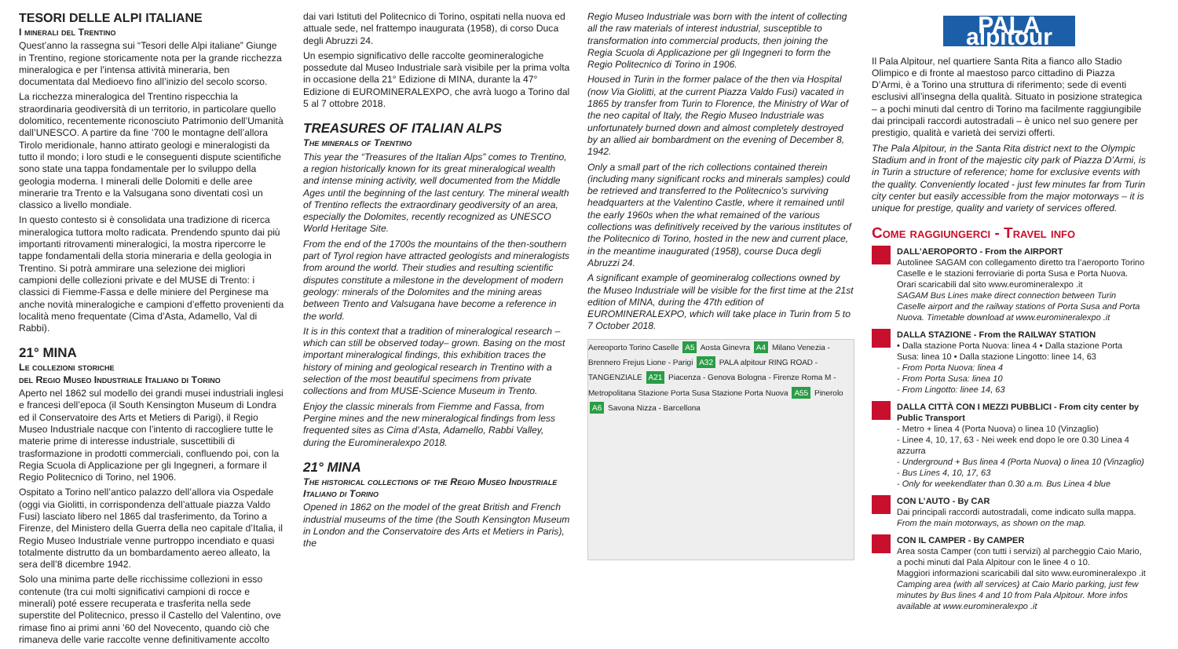TESORI DELLE ALPI ITALIANE
I minerali del Trentino
Quest’anno la rassegna sui “Tesori delle Alpi italiane” Giunge in Trentino, regione storicamente nota per la grande ricchezza mineralogica e per l’intensa attività mineraria, ben documentata dal Medioevo fino all’inizio del secolo scorso.
La ricchezza mineralogica del Trentino rispecchia la straordinaria geodiversità di un territorio, in particolare quello dolomitico, recentemente riconosciuto Patrimonio dell’Umanità dall’UNESCO. A partire da fine ’700 le montagne dell’allora Tirolo meridionale, hanno attirato geologi e mineralogisti da tutto il mondo; i loro studi e le conseguenti dispute scientifiche sono state una tappa fondamentale per lo sviluppo della geologia moderna. I minerali delle Dolomiti e delle aree minerarie tra Trento e la Valsugana sono diventati così un classico a livello mondiale.
In questo contesto si è consolidata una tradizione di ricerca mineralogica tuttora molto radicata. Prendendo spunto dai più importanti ritrovamenti mineralogici, la mostra ripercorre le tappe fondamentali della storia mineraria e della geologia in Trentino. Si potrà ammirare una selezione dei migliori campioni delle collezioni private e del MUSE di Trento: i classici di Fiemme-Fassa e delle miniere del Perginese ma anche novità mineralogiche e campioni d’effetto provenienti da località meno frequentate (Cima d’Asta, Adamello, Val di Rabbi).
21° MINA
Le collezioni storiche
del Regio Museo Industriale Italiano di Torino
Aperto nel 1862 sul modello dei grandi musei industriali inglesi e francesi dell’epoca (il South Kensington Museum di Londra ed il Conservatoire des Arts et Metiers di Parigi), il Regio Museo Industriale nacque con l’intento di raccogliere tutte le materie prime di interesse industriale, suscettibili di trasformazione in prodotti commerciali, confluendo poi, con la Regia Scuola di Applicazione per gli Ingegneri, a formare il Regio Politecnico di Torino, nel 1906.
Ospitato a Torino nell’antico palazzo dell’allora via Ospedale (oggi via Giolitti, in corrispondenza dell’attuale piazza Valdo Fusi) lasciato libero nel 1865 dal trasferimento, da Torino a Firenze, del Ministero della Guerra della neo capitale d’Italia, il Regio Museo Industriale venne purtroppo incendiato e quasi totalmente distrutto da un bombardamento aereo alleato, la sera dell’8 dicembre 1942.
Solo una minima parte delle ricchissime collezioni in esso contenute (tra cui molti significativi campioni di rocce e minerali) poté essere recuperata e trasferita nella sede superstite del Politecnico, presso il Castello del Valentino, ove rimase fino ai primi anni ’60 del Novecento, quando ciò che rimaneva delle varie raccolte venne definitivamente accolto
dai vari Istituti del Politecnico di Torino, ospitati nella nuova ed attuale sede, nel frattempo inaugurata (1958), di corso Duca degli Abruzzi 24.
Un esempio significativo delle raccolte geomineralogiche possedute dal Museo Industriale sarà visibile per la prima volta in occasione della 21° Edizione di MINA, durante la 47° Edizione di EUROMINERALEXPO, che avrà luogo a Torino dal 5 al 7 ottobre 2018.
TREASURES OF ITALIAN ALPS
The minerals of Trentino
This year the “Treasures of the Italian Alps” comes to Trentino, a region historically known for its great mineralogical wealth and intense mining activity, well documented from the Middle Ages until the beginning of the last century. The mineral wealth of Trentino reflects the extraordinary geodiversity of an area, especially the Dolomites, recently recognized as UNESCO World Heritage Site.
From the end of the 1700s the mountains of the then-southern part of Tyrol region have attracted geologists and mineralogists from around the world. Their studies and resulting scientific disputes constitute a milestone in the development of modern geology: minerals of the Dolomites and the mining areas between Trento and Valsugana have become a reference in the world.
It is in this context that a tradition of mineralogical research –which can still be observed today– grown. Basing on the most important mineralogical findings, this exhibition traces the history of mining and geological research in Trentino with a selection of the most beautiful specimens from private collections and from MUSE-Science Museum in Trento.
Enjoy the classic minerals from Fiemme and Fassa, from Pergine mines and the new mineralogical findings from less frequented sites as Cima d’Asta, Adamello, Rabbi Valley, during the Euromineralexpo 2018.
21° MINA
The historical collections of the Regio Museo Industriale Italiano di Torino
Opened in 1862 on the model of the great British and French industrial museums of the time (the South Kensington Museum in London and the Conservatoire des Arts et Metiers in Paris), the
Regio Museo Industriale was born with the intent of collecting all the raw materials of interest industrial, susceptible to transformation into commercial products, then joining the Regia Scuola di Applicazione per gli Ingegneri to form the Regio Politecnico di Torino in 1906.
Housed in Turin in the former palace of the then via Hospital (now Via Giolitti, at the current Piazza Valdo Fusi) vacated in 1865 by transfer from Turin to Florence, the Ministry of War of the neo capital of Italy, the Regio Museo Industriale was unfortunately burned down and almost completely destroyed by an allied air bombardment on the evening of December 8, 1942.
Only a small part of the rich collections contained therein (including many significant rocks and minerals samples) could be retrieved and transferred to the Politecnico’s surviving headquarters at the Valentino Castle, where it remained until the early 1960s when the what remained of the various collections was definitively received by the various institutes of the Politecnico di Torino, hosted in the new and current place, in the meantime inaugurated (1958), course Duca degli Abruzzi 24.
A significant example of geomineralog collections owned by the Museo Industriale will be visible for the first time at the 21st edition of MINA, during the 47th edition of EUROMINERALEXPO, which will take place in Turin from 5 to 7 October 2018.
Aereoporto Torino Caselle A5 Aosta Ginevra A4 Milano Venezia - Brennero Frejus Lione - Parigi A32 PALA alpitour RING ROAD - TANGENZIALE A21 Piacenza - Genova Bologna - Firenze Roma M - Metropolitana Stazione Porta Susa Stazione Porta Nuova A55 Pinerolo A6 Savona Nizza - Barcellona
PALA alpitour
Il Pala Alpitour, nel quartiere Santa Rita a fianco allo Stadio Olimpico e di fronte al maestoso parco cittadino di Piazza D’Armi, è a Torino una struttura di riferimento; sede di eventi esclusivi all’insegna della qualità. Situato in posizione strategica – a pochi minuti dal centro di Torino ma facilmente raggiungibile dai principali raccordi autostradali – è unico nel suo genere per prestigio, qualità e varietà dei servizi offerti.
The Pala Alpitour, in the Santa Rita district next to the Olympic Stadium and in front of the majestic city park of Piazza D’Armi, is in Turin a structure of reference; home for exclusive events with the quality. Conveniently located - just few minutes far from Turin city center but easily accessible from the major motorways – it is unique for prestige, quality and variety of services offered.
Come raggiungerci - Travel info
DALL’AEROPORTO - From the AIRPORT
Autolinee SAGAM con collegamento diretto tra l’aeroporto Torino Caselle e le stazioni ferroviarie di porta Susa e Porta Nuova. Orari scaricabili dal sito www.euromineralexpo .it
SAGAM Bus Lines make direct connection between Turin Caselle airport and the railway stations of Porta Susa and Porta Nuova. Timetable download at www.euromineralexpo .it
DALLA STAZIONE - From the RAILWAY STATION
• Dalla stazione Porta Nuova: linea 4 • Dalla stazione Porta Susa: linea 10 • Dalla stazione Lingotto: linee 14, 63
- From Porta Nuova: linea 4
- From Porta Susa: linea 10
- From Lingotto: linee 14, 63
DALLA CITTÀ CON I MEZZI PUBBLICI - From city center by Public Transport
- Metro + linea 4 (Porta Nuova) o linea 10 (Vinzaglio)
- Linee 4, 10, 17, 63 - Nei week end dopo le ore 0.30 Linea 4 azzurra
- Underground + Bus linea 4 (Porta Nuova) o linea 10 (Vinzaglio)
- Bus Lines 4, 10, 17, 63
- Only for weekendlater than 0.30 a.m. Bus Linea 4 blue
CON L’AUTO - By CAR
Dai principali raccordi autostradali, come indicato sulla mappa.
From the main motorways, as shown on the map.
CON IL CAMPER - By CAMPER
Area sosta Camper (con tutti i servizi) al parcheggio Caio Mario, a pochi minuti dal Pala Alpitour con le linee 4 o 10.
Maggiori informazioni scaricabili dal sito www.euromineralexpo .it
Camping area (with all services) at Caio Mario parking, just few minutes by Bus lines 4 and 10 from Pala Alpitour. More infos available at www.euromineralexpo .it